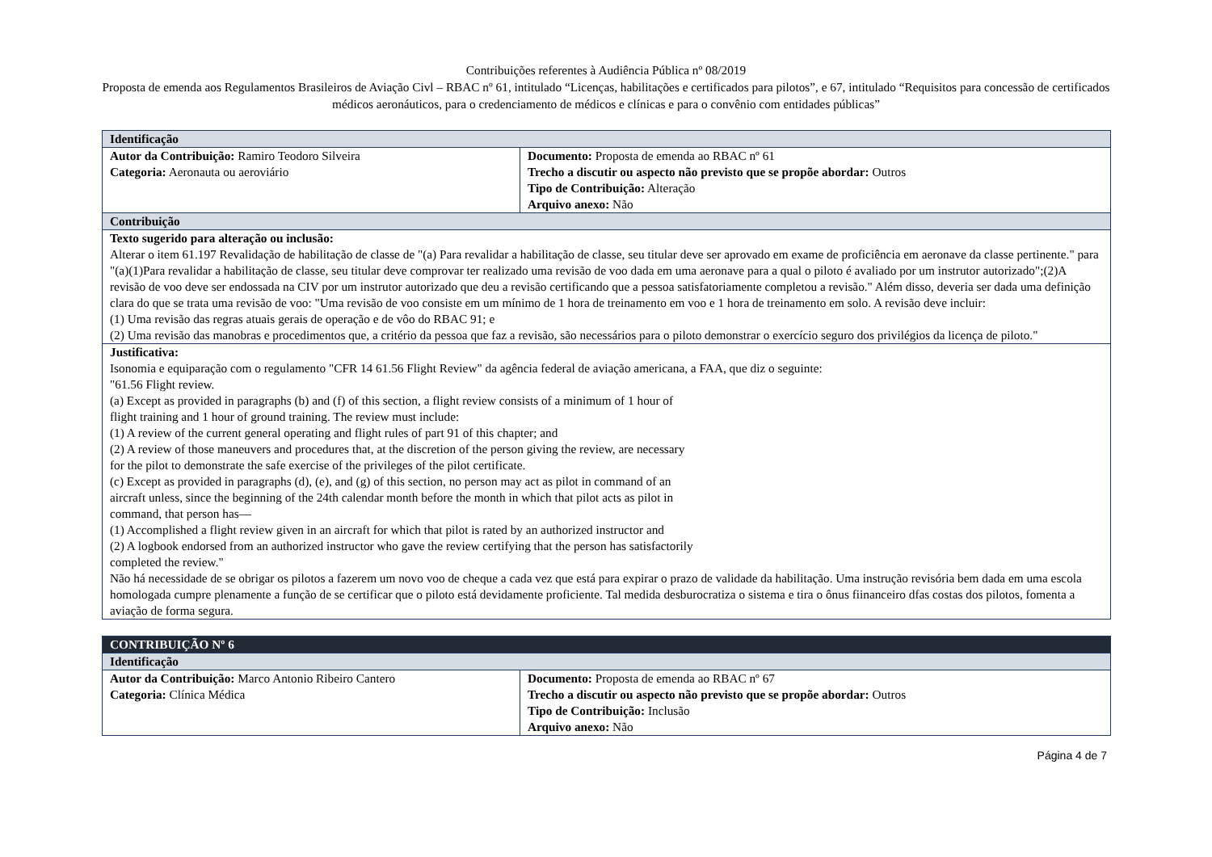Contribuições referentes à Audiência Pública nº 08/2019
Proposta de emenda aos Regulamentos Brasileiros de Aviação Civl – RBAC nº 61, intitulado “Licenças, habilitações e certificados para pilotos”, e 67, intitulado “Requisitos para concessão de certificados médicos aeronáuticos, para o credenciamento de médicos e clínicas e para o convênio com entidades públicas”
| Identificação | |
| --- | --- |
| Autor da Contribuição: Ramiro Teodoro Silveira Categoria: Aeronauta ou aeroviário | Documento: Proposta de emenda ao RBAC nº 61 Trecho a discutir ou aspecto não previsto que se propõe abordar: Outros Tipo de Contribuição: Alteração Arquivo anexo: Não |
| Contribuição | |
| Texto sugerido para alteração ou inclusão: Alterar o item 61.197 Revalidação de habilitação de classe de "(a) Para revalidar a habilitação de classe, seu titular deve ser aprovado em exame de proficiência em aeronave da classe pertinente." para "(a)(1)Para revalidar a habilitação de classe, seu titular deve comprovar ter realizado uma revisão de voo dada em uma aeronave para a qual o piloto é avaliado por um instrutor autorizado";(2)A revisão de voo deve ser endossada na CIV por um instrutor autorizado que deu a revisão certificando que a pessoa satisfatoriamente completou a revisão." Além disso, deveria ser dada uma definição clara do que se trata uma revisão de voo: "Uma revisão de voo consiste em um mínimo de 1 hora de treinamento em voo e 1 hora de treinamento em solo. A revisão deve incluir: (1) Uma revisão das regras atuais gerais de operação e de vôo do RBAC 91; e (2) Uma revisão das manobras e procedimentos que, a critério da pessoa que faz a revisão, são necessários para o piloto demonstrar o exercício seguro dos privilégios da licença de piloto." | |
| Justificativa: Isonomia e equiparação com o regulamento "CFR 14 61.56 Flight Review" da agência federal de aviação americana, a FAA, que diz o seguinte: "61.56 Flight review. (a) Except as provided in paragraphs (b) and (f) of this section, a flight review consists of a minimum of 1 hour of flight training and 1 hour of ground training. The review must include: (1) A review of the current general operating and flight rules of part 91 of this chapter; and (2) A review of those maneuvers and procedures that, at the discretion of the person giving the review, are necessary for the pilot to demonstrate the safe exercise of the privileges of the pilot certificate. (c) Except as provided in paragraphs (d), (e), and (g) of this section, no person may act as pilot in command of an aircraft unless, since the beginning of the 24th calendar month before the month in which that pilot acts as pilot in command, that person has— (1) Accomplished a flight review given in an aircraft for which that pilot is rated by an authorized instructor and (2) A logbook endorsed from an authorized instructor who gave the review certifying that the person has satisfactorily completed the review." Não há necessidade de se obrigar os pilotos a fazerem um novo voo de cheque a cada vez que está para expirar o prazo de validade da habilitação. Uma instrução revisória bem dada em uma escola homologada cumpre plenamente a função de se certificar que o piloto está devidamente proficiente. Tal medida desburocratiza o sistema e tira o ônus fiinanceiro dfas costas dos pilotos, fomenta a aviação de forma segura. | |
| CONTRIBUIÇÃO Nº 6 | |
| --- | --- |
| Identificação | |
| Autor da Contribuição: Marco Antonio Ribeiro Cantero Categoria: Clínica Médica | Documento: Proposta de emenda ao RBAC nº 67 Trecho a discutir ou aspecto não previsto que se propõe abordar: Outros Tipo de Contribuição: Inclusão Arquivo anexo: Não |
Página 4 de 7